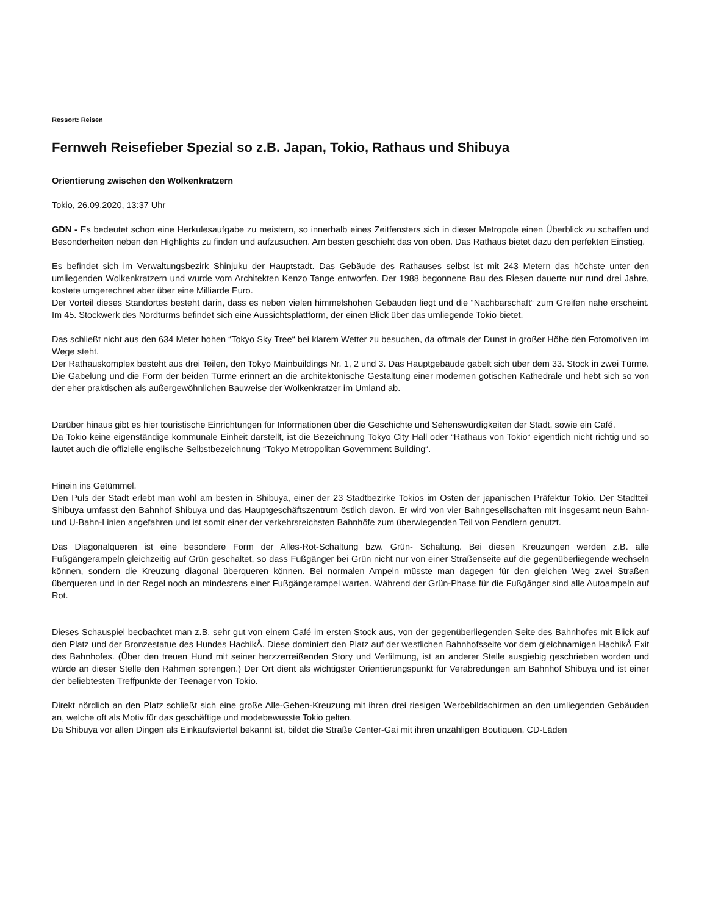Ressort: Reisen
Fernweh Reisefieber Spezial so z.B. Japan, Tokio, Rathaus und Shibuya
Orientierung zwischen den Wolkenkratzern
Tokio, 26.09.2020, 13:37 Uhr
GDN - Es bedeutet schon eine Herkulesaufgabe zu meistern, so innerhalb eines Zeitfensters sich in dieser Metropole einen Überblick zu schaffen und Besonderheiten neben den Highlights zu finden und aufzusuchen. Am besten geschieht das von oben. Das Rathaus bietet dazu den perfekten Einstieg.
Es befindet sich im Verwaltungsbezirk Shinjuku der Hauptstadt. Das Gebäude des Rathauses selbst ist mit 243 Metern das höchste unter den umliegenden Wolkenkratzern und wurde vom Architekten Kenzo Tange entworfen. Der 1988 begonnene Bau des Riesen dauerte nur rund drei Jahre, kostete umgerechnet aber über eine Milliarde Euro.
Der Vorteil dieses Standortes besteht darin, dass es neben vielen himmelshohen Gebäuden liegt und die “Nachbarschaft“ zum Greifen nahe erscheint. Im 45. Stockwerk des Nordturms befindet sich eine Aussichtsplattform, der einen Blick über das umliegende Tokio bietet.
Das schließt nicht aus den 634 Meter hohen “Tokyo Sky Tree“ bei klarem Wetter zu besuchen, da oftmals der Dunst in großer Höhe den Fotomotiven im Wege steht.
Der Rathauskomplex besteht aus drei Teilen, den Tokyo Mainbuildings Nr. 1, 2 und 3. Das Hauptgebäude gabelt sich über dem 33. Stock in zwei Türme. Die Gabelung und die Form der beiden Türme erinnert an die architektonische Gestaltung einer modernen gotischen Kathedrale und hebt sich so von der eher praktischen als außergewöhnlichen Bauweise der Wolkenkratzer im Umland ab.
Darüber hinaus gibt es hier touristische Einrichtungen für Informationen über die Geschichte und Sehenswürdigkeiten der Stadt, sowie ein Café.
Da Tokio keine eigenständige kommunale Einheit darstellt, ist die Bezeichnung Tokyo City Hall oder “Rathaus von Tokio“ eigentlich nicht richtig und so lautet auch die offizielle englische Selbstbezeichnung “Tokyo Metropolitan Government Building“.
Hinein ins Getümmel.
Den Puls der Stadt erlebt man wohl am besten in Shibuya, einer der 23 Stadtbezirke Tokios im Osten der japanischen Präfektur Tokio. Der Stadtteil Shibuya umfasst den Bahnhof Shibuya und das Hauptgeschäftszentrum östlich davon. Er wird von vier Bahngesellschaften mit insgesamt neun Bahn- und U-Bahn-Linien angefahren und ist somit einer der verkehrsreichsten Bahnhöfe zum überwiegenden Teil von Pendlern genutzt.
Das Diagonalqueren ist eine besondere Form der Alles-Rot-Schaltung bzw. Grün- Schaltung. Bei diesen Kreuzungen werden z.B. alle Fußgängerampeln gleichzeitig auf Grün geschaltet, so dass Fußgänger bei Grün nicht nur von einer Straßenseite auf die gegenüberliegende wechseln können, sondern die Kreuzung diagonal überqueren können. Bei normalen Ampeln müsste man dagegen für den gleichen Weg zwei Straßen überqueren und in der Regel noch an mindestens einer Fußgängerampel warten. Während der Grün-Phase für die Fußgänger sind alle Autoampeln auf Rot.
Dieses Schauspiel beobachtet man z.B. sehr gut von einem Café im ersten Stock aus, von der gegenüberliegenden Seite des Bahnhofes mit Blick auf den Platz und der Bronzestatue des Hundes HachikÅ. Diese dominiert den Platz auf der westlichen Bahnhofsseite vor dem gleichnamigen HachikÅ Exit des Bahnhofes. (Über den treuen Hund mit seiner herzzerreißenden Story und Verfilmung, ist an anderer Stelle ausgiebig geschrieben worden und würde an dieser Stelle den Rahmen sprengen.) Der Ort dient als wichtigster Orientierungspunkt für Verabredungen am Bahnhof Shibuya und ist einer der beliebtesten Treffpunkte der Teenager von Tokio.
Direkt nördlich an den Platz schließt sich eine große Alle-Gehen-Kreuzung mit ihren drei riesigen Werbebildschirmen an den umliegenden Gebäuden an, welche oft als Motiv für das geschäftige und modebewusste Tokio gelten.
Da Shibuya vor allen Dingen als Einkaufsviertel bekannt ist, bildet die Straße Center-Gai mit ihren unzähligen Boutiquen, CD-Läden